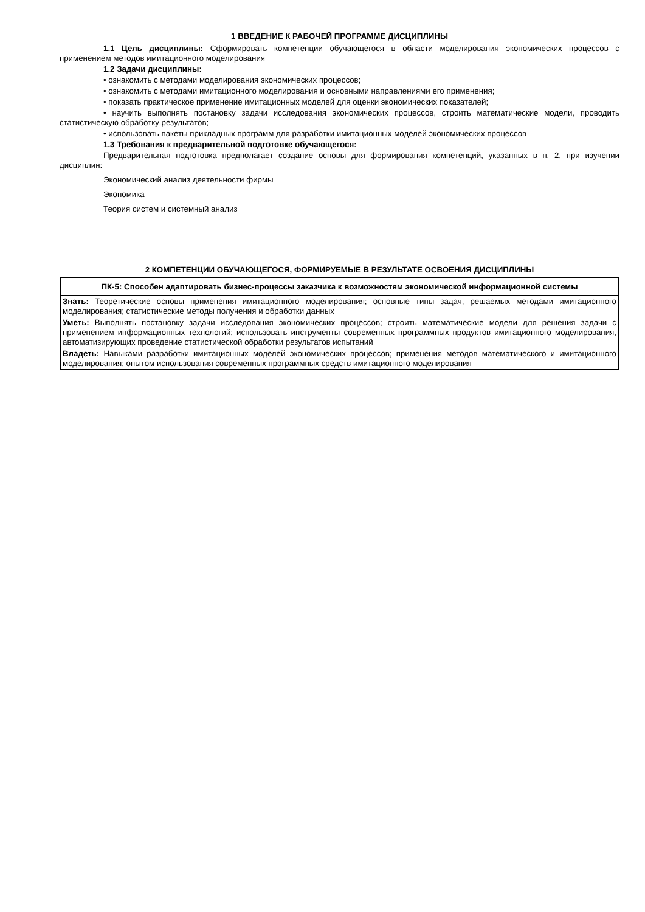1 ВВЕДЕНИЕ К РАБОЧЕЙ ПРОГРАММЕ ДИСЦИПЛИНЫ
1.1 Цель дисциплины: Сформировать компетенции обучающегося в области моделирования экономических процессов с применением методов имитационного моделирования
1.2 Задачи дисциплины:
• ознакомить с методами моделирования экономических процессов;
• ознакомить с методами имитационного моделирования и основными направлениями его применения;
• показать практическое применение имитационных моделей для оценки экономических показателей;
• научить выполнять постановку задачи исследования экономических процессов, строить математические модели, проводить статистическую обработку результатов;
• использовать пакеты прикладных программ для разработки имитационных моделей экономических процессов
1.3 Требования к предварительной подготовке обучающегося:
Предварительная подготовка предполагает создание основы для формирования компетенций, указанных в п. 2, при изучении дисциплин:
Экономический анализ деятельности фирмы
Экономика
Теория систем и системный анализ
2 КОМПЕТЕНЦИИ ОБУЧАЮЩЕГОСЯ, ФОРМИРУЕМЫЕ В РЕЗУЛЬТАТЕ ОСВОЕНИЯ ДИСЦИПЛИНЫ
| ПК-5: Способен адаптировать бизнес-процессы заказчика к возможностям экономической информационной системы |
| Знать: Теоретические основы применения имитационного моделирования; основные типы задач, решаемых методами имитационного моделирования; статистические методы получения и обработки данных |
| Уметь: Выполнять постановку задачи исследования экономических процессов; строить математические модели для решения задачи с применением информационных технологий; использовать инструменты современных программных продуктов имитационного моделирования, автоматизирующих проведение статистической обработки результатов испытаний |
| Владеть: Навыками разработки имитационных моделей экономических процессов; применения методов математического и имитационного моделирования; опытом использования современных программных средств имитационного моделирования |